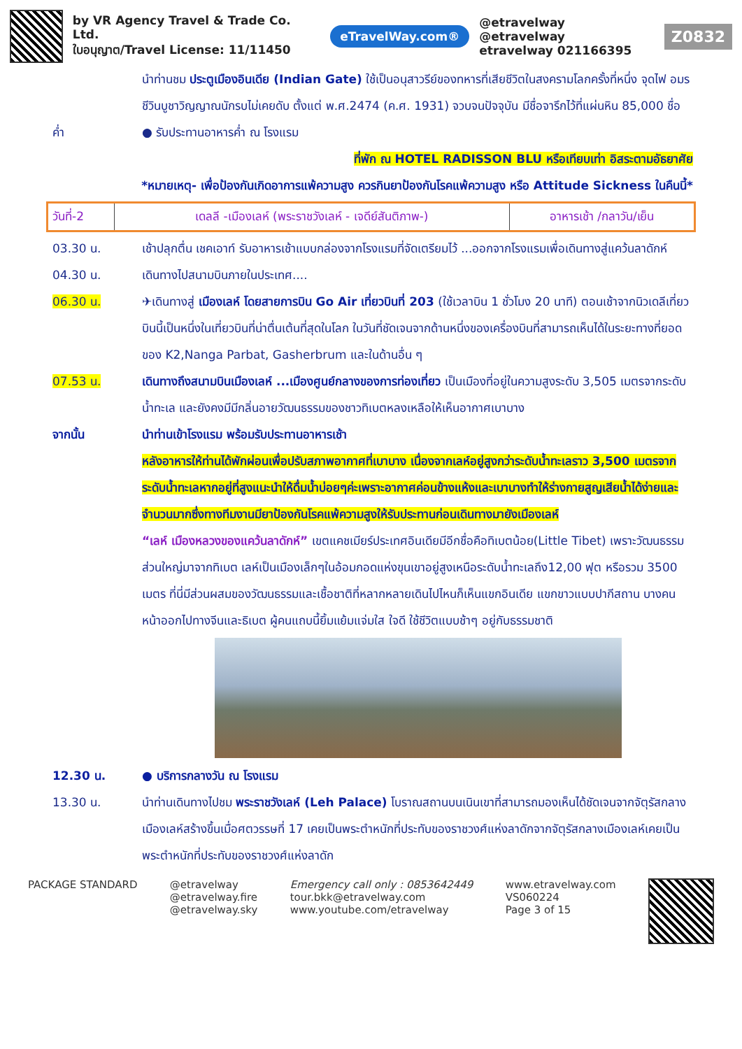by VR Agency Travel & Trade Co. Ltd.
ใบอนุญาต/Travel License: 11/11450
eTravelWay.com®
@etravelway @etravelway
etravelway 021166395
Z0832
นำท่านชม ประตูเมืองอินเดีย (Indian Gate) ใช้เป็นอนุสาวรีย์ของทหารที่เสียชีวิตในสงครามโลกครั้งที่หนึ่ง จุดไฟ อมรชีวินบูชาวิญญาณนักรบไม่เคยดับ ตั้งแต่ พ.ศ.2474 (ค.ศ. 1931) จวบจนปัจจุบัน มีชื่อจารึกไว้ที่แผ่นหิน 85,000 ชื่อ
ค่ำ ● รับประทานอาหารค่ำ ณ โรงแรม
ที่พัก ณ HOTEL RADISSON BLU หรือเทียบเท่า อิสระตามอัธยาศัย
*หมายเหตุ- เพื่อป้องกันเกิดอาการแพ้ความสูง ควรกินยาป้องกันโรคแพ้ความสูง หรือ Attitude Sickness ในคืนนี้*
| วันที่-2 | เดลลี -เมืองเลห์ (พระราชวังเลห์ - เจดีย์สันติภาพ-) | อาหารเช้า /กลาวัน/เย็น |
03.30 น. เช้าปลุกตื่น เชคเอาท์ รับอาหารเช้าแบบกล่องจากโรงแรมที่จัดเตรียมไว้ ...ออกจากโรงแรมเพื่อเดินทางสู่แคว้นลาดักห์
04.30 น. เดินทางไปสนามบินภายในประเทศ....
06.30 น. ✈เดินทางสู่ เมืองเลห์ โดยสายการบิน Go Air เที่ยวบินที่ 203 (ใช้เวลาบิน 1 ชั่วโมง 20 นาที) ตอนเช้าจากนิวเดลีเที่ยวบินนี้เป็นหนึ่งในเที่ยวบินที่น่าตื่นเต้นที่สุดในโลก ในวันที่ชัดเจนจากด้านหนึ่งของเครื่องบินที่สามารถเห็นได้ในระยะทางที่ยอดของ K2,Nanga Parbat, Gasherbrum และในด้านอื่น ๆ
07.53 น. เดินทางถึงสนามบินเมืองเลห์ ...เมืองศูนย์กลางของการท่องเที่ยว เป็นเมืองที่อยู่ในความสูงระดับ 3,505 เมตรจากระดับน้ำทะเล และยังคงมีมีกลิ่นอายวัฒนธรรมของชาวทิเบตหลงเหลือให้เห็นอากาศเบาบาง
จากนั้น นำท่านเข้าโรงแรม พร้อมรับประทานอาหารเช้า
หลังอาหารให้ท่านได้พักผ่อนเพื่อปรับสภาพอากาศที่เบาบาง เนื่องจากเลห์อยู่สูงกว่าระดับน้ำทะเลราว 3,500 เมตรจากระดับน้ำทะเลหากอยู่ที่สูงแนะนำให้ดื่มน้ำบ่อยๆค่ะเพราะอากาศค่อนข้างแห้งและเบาบางทำให้ร่างกายสูญเสียน้ำได้ง่ายและจำนวนมากซึ่งทางทีมงานมียาป้องกันโรคแพ้ความสูงให้รับประทานก่อนเดินทางมายังเมืองเลห์
“เลห์ เมืองหลวงของแคว้นลาดักห์” เขตแคชเมียร์ประเทศอินเดียมีอีกชื่อคือทิเบตน้อย(Little Tibet) เพราะวัฒนธรรมส่วนใหญ่มาจากทิเบต เลห์เป็นเมืองเล็กๆในอ้อมกอดแห่งขุนเขาอยู่สูงเหนือระดับน้ำทะเลถึง12,00 ฟุต หรือรวม 3500 เมตร ที่นี่มีส่วนผสมของวัฒนธรรมและเชื้อชาติที่หลากหลายเดินไปไหนก็เห็นแขกอินเดีย แขกขาวแบบปากีสถาน บางคนหน้าออกไปทางจีนและธิเบต ผู้คนแถบนี้ยิ้มแย้มแจ่มใส ใจดี ใช้ชีวิตแบบช้าๆ อยู่กับธรรมชาติ
12.30 น. ● บริการกลางวัน ณ โรงแรม
13.30 น. นำท่านเดินทางไปชม พระราชวังเลห์ (Leh Palace) โบราณสถานบนเนินเขาที่สามารถมองเห็นได้ชัดเจนจากจัตุรัสกลางเมืองเลห์สร้างขึ้นเมื่อศตวรรษที่ 17 เคยเป็นพระตำหนักที่ประทับของราชวงศ์แห่งลาดักจากจัตุรัสกลางเมืองเลห์เคยเป็นพระตำหนักที่ประทับของราชวงศ์แห่งลาดัก
PACKAGE STANDARD @etravelway
@etravelway.fire
@etravelway.sky
Emergency call only : 0853642449
tour.bkk@etravelway.com
www.youtube.com/etravelway
www.etravelway.com
VS060224
Page 3 of 15